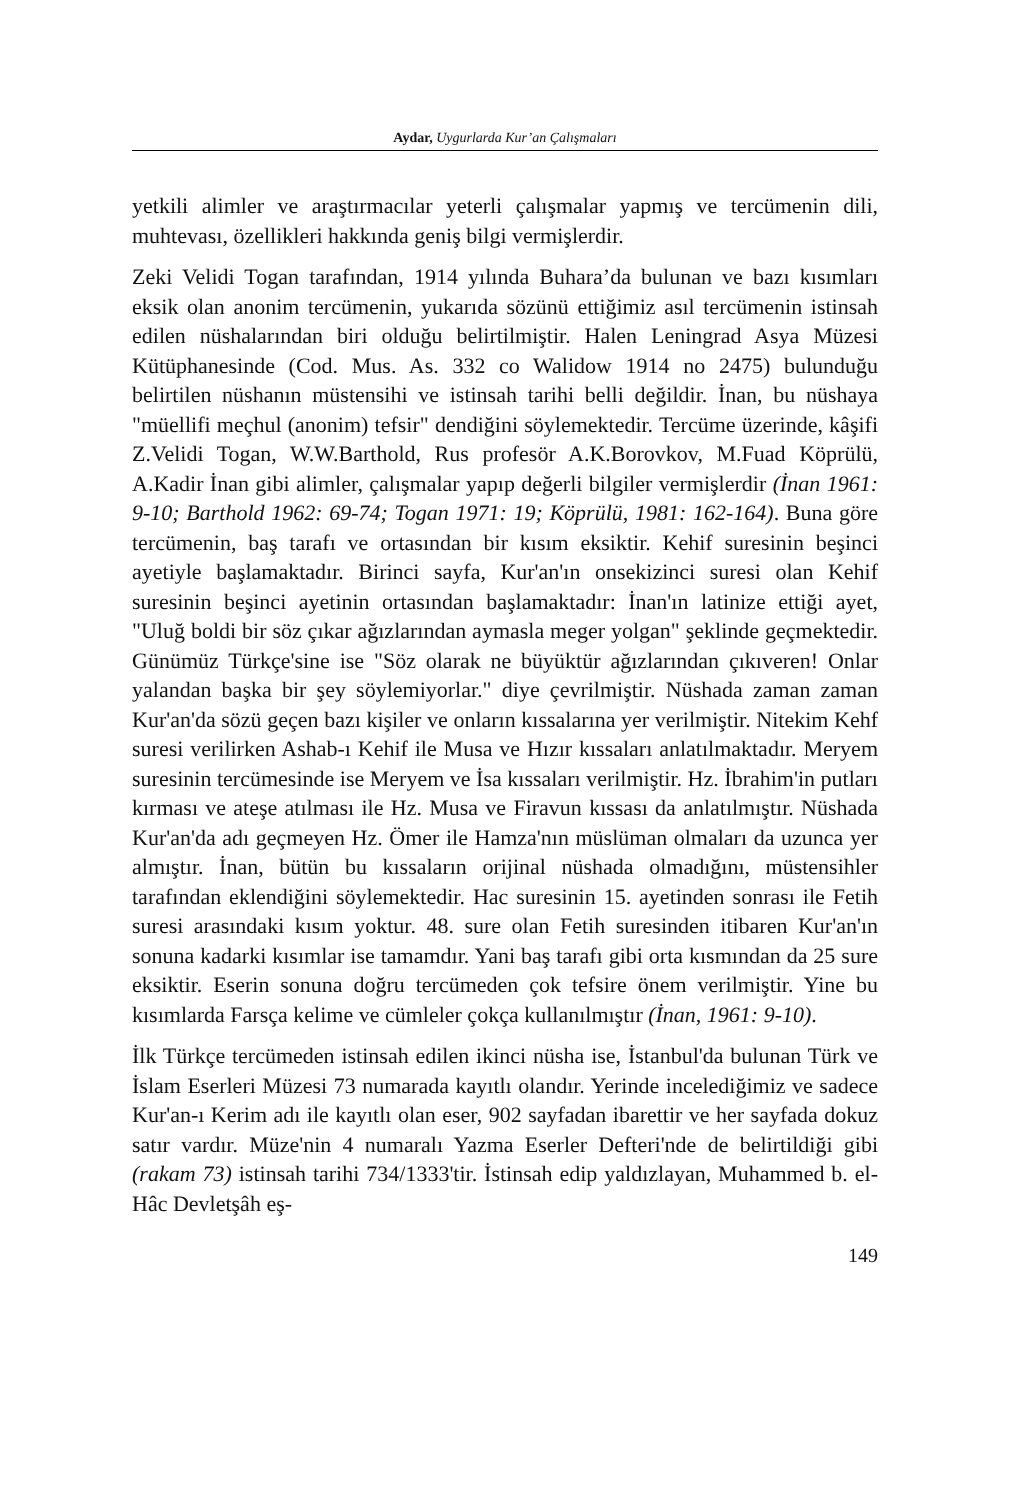Aydar, Uygurlarda Kur’an Çalışmaları
yetkili alimler ve araştırmacılar yeterli çalışmalar yapmış ve tercümenin dili, muhtevası, özellikleri hakkında geniş bilgi vermişlerdir.
Zeki Velidi Togan tarafından, 1914 yılında Buhara’da bulunan ve bazı kısımları eksik olan anonim tercümenin, yukarıda sözünü ettiğimiz asıl tercümenin istinsah edilen nüshalarından biri olduğu belirtilmiştir. Halen Leningrad Asya Müzesi Kütüphanesinde (Cod. Mus. As. 332 co Walidow 1914 no 2475) bulunduğu belirtilen nüshanın müstensihi ve istinsah tarihi belli değildir. İnan, bu nüshaya "müellifi meçhul (anonim) tefsir" dendiğini söylemektedir. Tercüme üzerinde, kâşifi Z.Velidi Togan, W.W.Barthold, Rus profesör A.K.Borovkov, M.Fuad Köprülü, A.Kadir İnan gibi alimler, çalışmalar yapıp değerli bilgiler vermişlerdir (İnan 1961: 9-10; Barthold 1962: 69-74; Togan 1971: 19; Köprülü, 1981: 162-164). Buna göre tercümenin, baş tarafı ve ortasından bir kısım eksiktir. Kehif suresinin beşinci ayetiyle başlamaktadır. Birinci sayfa, Kur'an'ın onsekizinci suresi olan Kehif suresinin beşinci ayetinin ortasından başlamaktadır: İnan'ın latinize ettiği ayet, "Uluğ boldi bir söz çıkar ağızlarından aymasla meger yolgan" şeklinde geçmektedir. Günümüz Türkçe'sine ise "Söz olarak ne büyüktür ağızlarından çıkıveren! Onlar yalandan başka bir şey söylemiyorlar." diye çevrilmiştir. Nüshada zaman zaman Kur'an'da sözü geçen bazı kişiler ve onların kıssalarına yer verilmiştir. Nitekim Kehf suresi verilirken Ashab-ı Kehif ile Musa ve Hızır kıssaları anlatılmaktadır. Meryem suresinin tercümesinde ise Meryem ve İsa kıssaları verilmiştir. Hz. İbrahim'in putları kırması ve ateşe atılması ile Hz. Musa ve Firavun kıssası da anlatılmıştır. Nüshada Kur'an'da adı geçmeyen Hz. Ömer ile Hamza'nın müslüman olmaları da uzunca yer almıştır. İnan, bütün bu kıssaların orijinal nüshada olmadığını, müstensihler tarafından eklendiğini söylemektedir. Hac suresinin 15. ayetinden sonrası ile Fetih suresi arasındaki kısım yoktur. 48. sure olan Fetih suresinden itibaren Kur'an'ın sonuna kadarki kısımlar ise tamamdır. Yani baş tarafı gibi orta kısmından da 25 sure eksiktir. Eserin sonuna doğru tercümeden çok tefsire önem verilmiştir. Yine bu kısımlarda Farsça kelime ve cümleler çokça kullanılmıştır (İnan, 1961: 9-10).
İlk Türkçe tercümeden istinsah edilen ikinci nüsha ise, İstanbul'da bulunan Türk ve İslam Eserleri Müzesi 73 numarada kayıtlı olandır. Yerinde incelediğimiz ve sadece Kur'an-ı Kerim adı ile kayıtlı olan eser, 902 sayfadan ibarettir ve her sayfada dokuz satır vardır. Müze'nin 4 numaralı Yazma Eserler Defteri'nde de belirtildiği gibi (rakam 73) istinsah tarihi 734/1333'tir. İstinsah edip yaldızlayan, Muhammed b. el-Hâc Devletşâh eş-
149